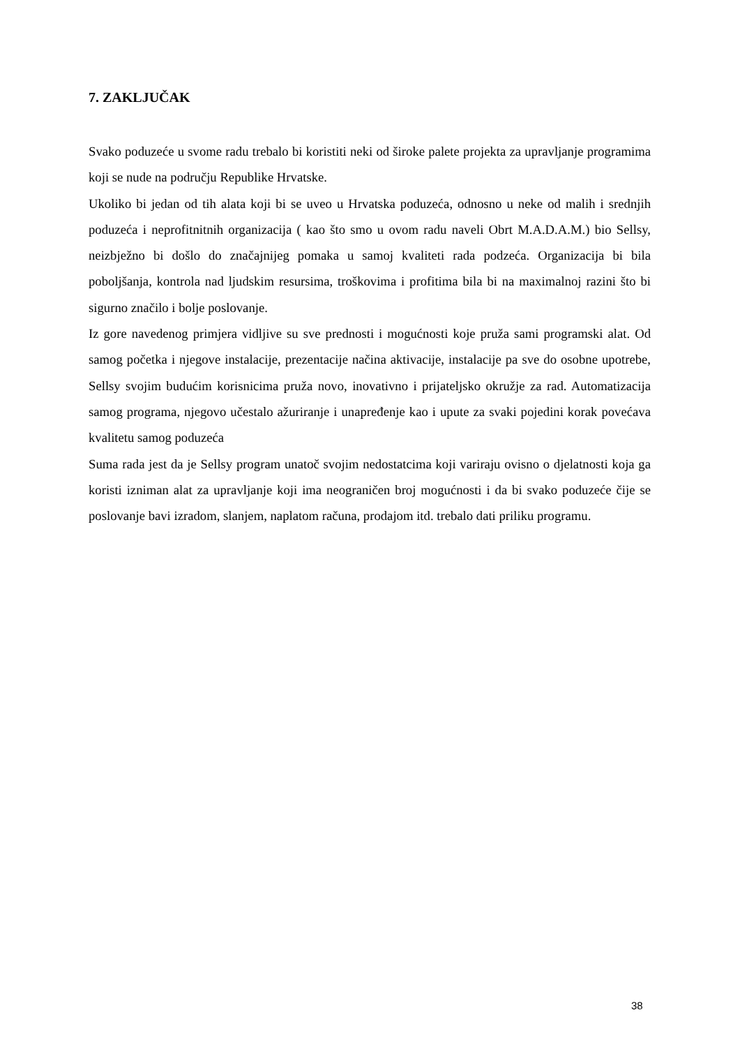7. ZAKLJUČAK
Svako poduzeće u svome radu trebalo bi koristiti neki od široke palete projekta za upravljanje programima koji se nude na području Republike Hrvatske.
Ukoliko bi jedan od tih alata koji bi se uveo u Hrvatska poduzeća, odnosno u neke od malih i srednjih poduzeća i neprofitnitnih organizacija ( kao što smo u ovom radu naveli Obrt M.A.D.A.M.) bio Sellsy, neizbježno bi došlo do značajnijeg pomaka u samoj kvaliteti rada podzeća. Organizacija bi bila poboljšanja, kontrola nad ljudskim resursima, troškovima i profitima bila bi na maximalnoj razini što bi sigurno značilo i bolje poslovanje.
Iz gore navedenog primjera vidljive su sve prednosti i mogućnosti koje pruža sami programski alat. Od samog početka i njegove instalacije, prezentacije načina aktivacije, instalacije pa sve do osobne upotrebe, Sellsy svojim budućim korisnicima pruža novo, inovativno i prijateljsko okružje za rad. Automatizacija samog programa, njegovo učestalo ažuriranje i unapređenje kao i upute za svaki pojedini korak povećava kvalitetu samog poduzeća
Suma rada jest da je Sellsy program unatoč svojim nedostatcima koji variraju ovisno o djelatnosti koja ga koristi izniman alat za upravljanje koji ima neograničen broj mogućnosti i da bi svako poduzeće čije se poslovanje bavi izradom, slanjem, naplatom računa, prodajom itd. trebalo dati priliku programu.
38